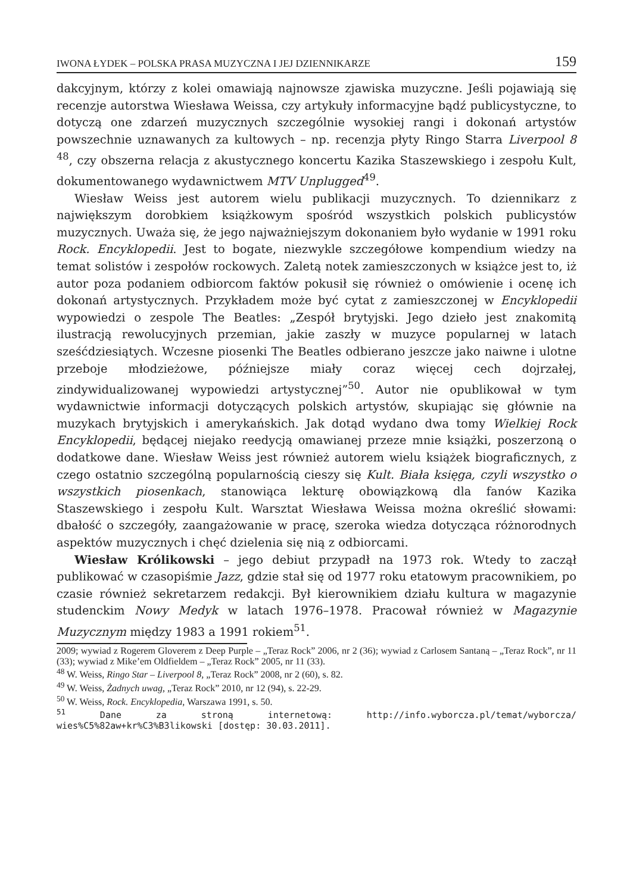IWONA ŁYDEK – POLSKA PRASA MUZYCZNA I JEJ DZIENNIKARZE 159
dakcyjnym, którzy z kolei omawiają najnowsze zjawiska muzyczne. Jeśli pojawiają się recenzje autorstwa Wiesława Weissa, czy artykuły informacyjne bądź publicystyczne, to dotyczą one zdarzeń muzycznych szczególnie wysokiej rangi i dokonań artystów powszechnie uznawanych za kultowych – np. recenzja płyty Ringo Starra Liverpool 8 <sup>48</sup>, czy obszerna relacja z akustycznego koncertu Kazika Staszewskiego i zespołu Kult, dokumentowanego wydawnictwem MTV Unplugged<sup>49</sup>.
Wiesław Weiss jest autorem wielu publikacji muzycznych. To dziennikarz z największym dorobkiem książkowym spośród wszystkich polskich publicystów muzycznych. Uważa się, że jego najważniejszym dokonaniem było wydanie w 1991 roku Rock. Encyklopedii. Jest to bogate, niezwykle szczegółowe kompendium wiedzy na temat solistów i zespołów rockowych. Zaletą notek zamieszczonych w książce jest to, iż autor poza podaniem odbiorcom faktów pokusił się również o omówienie i ocenę ich dokonań artystycznych. Przykładem może być cytat z zamieszczonej w Encyklopedii wypowiedzi o zespole The Beatles: „Zespół brytyjski. Jego dzieło jest znakomitą ilustracją rewolucyjnych przemian, jakie zaszły w muzyce popularnej w latach sześćdziesiątych. Wczesne piosenki The Beatles odbierano jeszcze jako naiwne i ulotne przeboje młodzieżowe, późniejsze miały coraz więcej cech dojrzałej, zindywidualizowanej wypowiedzi artystycznej”<sup>50</sup>. Autor nie opublikował w tym wydawnictwie informacji dotyczących polskich artystów, skupiając się głównie na muzykach brytyjskich i amerykańskich. Jak dotąd wydano dwa tomy Wielkiej Rock Encyklopedii, będącej niejako reedycją omawianej przeze mnie książki, poszerzoną o dodatkowe dane. Wiesław Weiss jest również autorem wielu książek biograficznych, z czego ostatnio szczególną popularnością cieszy się Kult. Biała księga, czyli wszystko o wszystkich piosenkach, stanowiąca lekturę obowiązkową dla fanów Kazika Staszewskiego i zespołu Kult. Warsztat Wiesława Weissa można określić słowami: dbałość o szczegóły, zaangażowanie w pracę, szeroka wiedza dotycząca różnorodnych aspektów muzycznych i chęć dzielenia się nią z odbiorcami.
Wiesław Królikowski – jego debiut przypadł na 1973 rok. Wtedy to zaczął publikować w czasopiśmie Jazz, gdzie stał się od 1977 roku etatowym pracownikiem, po czasie również sekretarzem redakcji. Był kierownikiem działu kultura w magazynie studenckim Nowy Medyk w latach 1976–1978. Pracował również w Magazynie Muzycznym między 1983 a 1991 rokiem<sup>51</sup>.
2009; wywiad z Rogerem Gloverem z Deep Purple – „Teraz Rock” 2006, nr 2 (36); wywiad z Carlosem Santaną – „Teraz Rock”, nr 11 (33); wywiad z Mike’em Oldfieldem – „Teraz Rock” 2005, nr 11 (33).
<sup>48</sup> W. Weiss, Ringo Star – Liverpool 8, „Teraz Rock” 2008, nr 2 (60), s. 82.
<sup>49</sup> W. Weiss, Żadnych uwag, „Teraz Rock” 2010, nr 12 (94), s. 22-29.
<sup>50</sup> W. Weiss, Rock. Encyklopedia, Warszawa 1991, s. 50.
<sup>51</sup> Dane za stroną internetową: http://info.wyborcza.pl/temat/wyborcza/ wies%C5%82aw+kr%C3%B3likowski [dostęp: 30.03.2011].